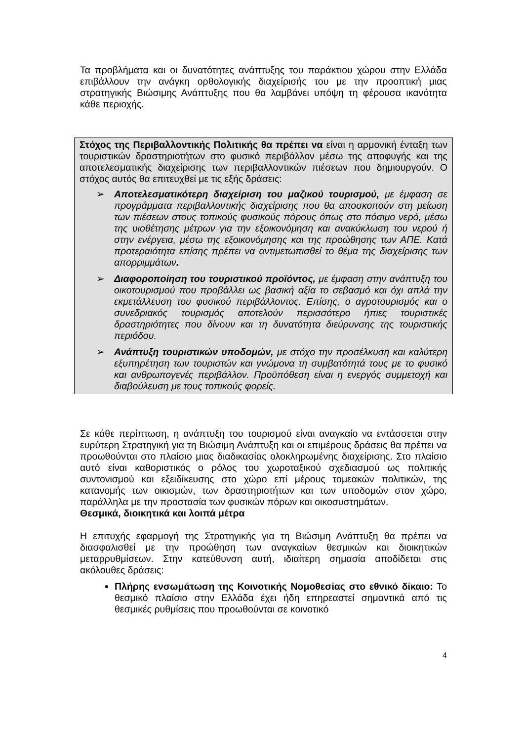Τα προβλήματα και οι δυνατότητες ανάπτυξης του παράκτιου χώρου στην Ελλάδα επιβάλλουν την ανάγκη ορθολογικής διαχείρισής του με την προοπτική μιας στρατηγικής Βιώσιμης Ανάπτυξης που θα λαμβάνει υπόψη τη φέρουσα ικανότητα κάθε περιοχής.
Στόχος της Περιβαλλοντικής Πολιτικής θα πρέπει να είναι η αρμονική ένταξη των τουριστικών δραστηριοτήτων στο φυσικό περιβάλλον μέσω της αποφυγής και της αποτελεσματικής διαχείρισης των περιβαλλοντικών πιέσεων που δημιουργούν. Ο στόχος αυτός θα επιτευχθεί με τις εξής δράσεις:
➢ Αποτελεσματικότερη διαχείριση του μαζικού τουρισμού, με έμφαση σε προγράμματα περιβαλλοντικής διαχείρισης που θα αποσκοπούν στη μείωση των πιέσεων στους τοπικούς φυσικούς πόρους όπως στο πόσιμο νερό, μέσω της υιοθέτησης μέτρων για την εξοικονόμηση και ανακύκλωση του νερού ή στην ενέργεια, μέσω της εξοικονόμησης και της προώθησης των ΑΠΕ. Κατά προτεραιότητα επίσης πρέπει να αντιμετωπισθεί το θέμα της διαχείρισης των απορριμμάτων.
➢ Διαφοροποίηση του τουριστικού προϊόντος, με έμφαση στην ανάπτυξη του οικοτουρισμού που προβάλλει ως βασική αξία το σεβασμό και όχι απλά την εκμετάλλευση του φυσικού περιβάλλοντος. Επίσης, ο αγροτουρισμός και ο συνεδριακός τουρισμός αποτελούν περισσότερο ήπιες τουριστικές δραστηριότητες που δίνουν και τη δυνατότητα διεύρυνσης της τουριστικής περιόδου.
➢ Ανάπτυξη τουριστικών υποδομών, με στόχο την προσέλκυση και καλύτερη εξυπηρέτηση των τουριστών και γνώμονα τη συμβατότητά τους με το φυσικό και ανθρωπογενές περιβάλλον. Προϋπόθεση είναι η ενεργός συμμετοχή και διαβούλευση με τους τοπικούς φορείς.
Σε κάθε περίπτωση, η ανάπτυξη του τουρισμού είναι αναγκαίο να εντάσσεται στην ευρύτερη Στρατηγική για τη Βιώσιμη Ανάπτυξη και οι επιμέρους δράσεις θα πρέπει να προωθούνται στο πλαίσιο μιας διαδικασίας ολοκληρωμένης διαχείρισης. Στο πλαίσιο αυτό είναι καθοριστικός ο ρόλος του χωροταξικού σχεδιασμού ως πολιτικής συντονισμού και εξειδίκευσης στο χώρο επί μέρους τομεακών πολιτικών, της κατανομής των οικισμών, των δραστηριοτήτων και των υποδομών στον χώρο, παράλληλα με την προστασία των φυσικών πόρων και οικοσυστημάτων.
Θεσμικά, διοικητικά και λοιπά μέτρα
Η επιτυχής εφαρμογή της Στρατηγικής για τη Βιώσιμη Ανάπτυξη θα πρέπει να διασφαλισθεί με την προώθηση των αναγκαίων θεσμικών και διοικητικών μεταρρυθμίσεων. Στην κατεύθυνση αυτή, ιδιαίτερη σημασία αποδίδεται στις ακόλουθες δράσεις:
Πλήρης ενσωμάτωση της Κοινοτικής Νομοθεσίας στο εθνικό δίκαιο: Το θεσμικό πλαίσιο στην Ελλάδα έχει ήδη επηρεαστεί σημαντικά από τις θεσμικές ρυθμίσεις που προωθούνται σε κοινοτικό
4